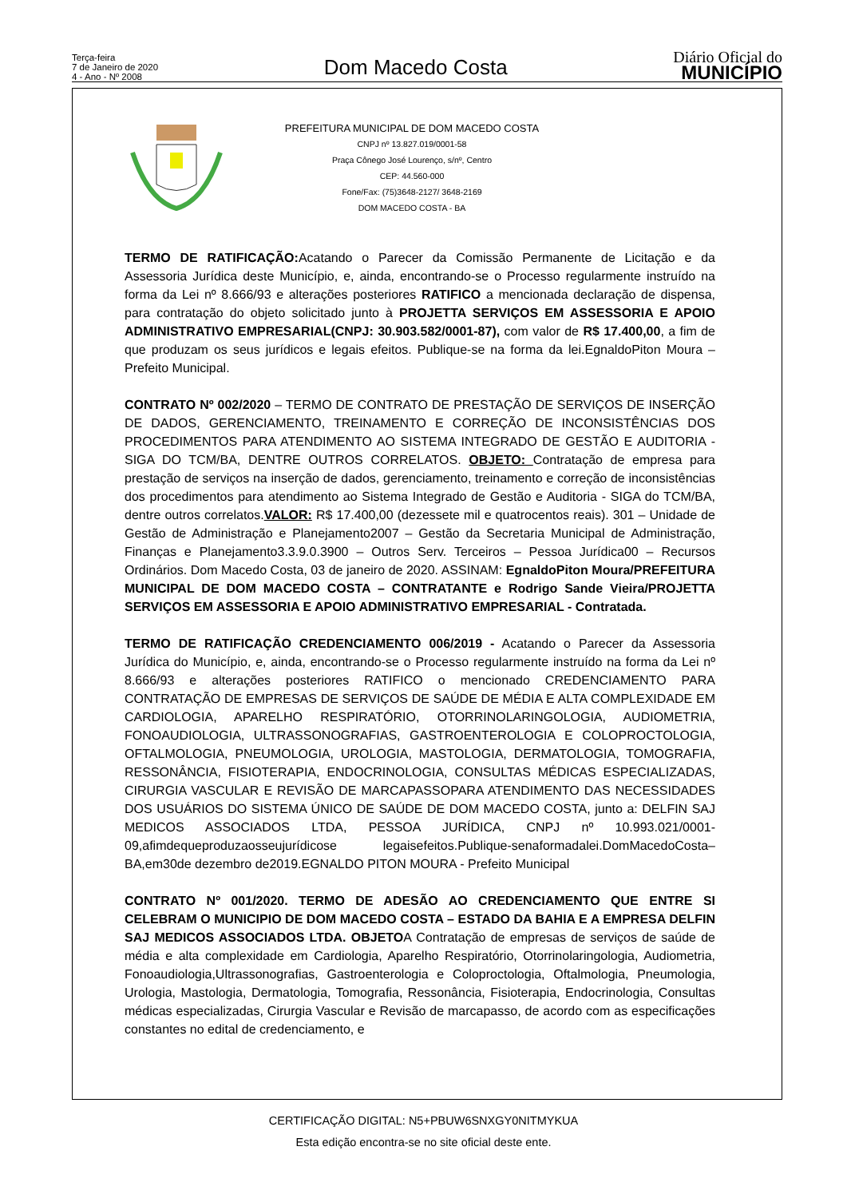Terça-feira
7 de Janeiro de 2020
4 - Ano - Nº 2008
Dom Macedo Costa
Diário Oficial do
MUNICÍPIO
PREFEITURA MUNICIPAL DE DOM MACEDO COSTA
CNPJ nº 13.827.019/0001-58
Praça Cônego José Lourenço, s/nº, Centro
CEP: 44.560-000
Fone/Fax: (75)3648-2127/ 3648-2169
DOM MACEDO COSTA - BA
TERMO DE RATIFICAÇÃO: Acatando o Parecer da Comissão Permanente de Licitação e da Assessoria Jurídica deste Município, e, ainda, encontrando-se o Processo regularmente instruído na forma da Lei nº 8.666/93 e alterações posteriores RATIFICO a mencionada declaração de dispensa, para contratação do objeto solicitado junto à PROJETTA SERVIÇOS EM ASSESSORIA E APOIO ADMINISTRATIVO EMPRESARIAL(CNPJ: 30.903.582/0001-87), com valor de R$ 17.400,00, a fim de que produzam os seus jurídicos e legais efeitos. Publique-se na forma da lei.EgnaldoPiton Moura – Prefeito Municipal.
CONTRATO Nº 002/2020 – TERMO DE CONTRATO DE PRESTAÇÃO DE SERVIÇOS DE INSERÇÃO DE DADOS, GERENCIAMENTO, TREINAMENTO E CORREÇÃO DE INCONSISTÊNCIAS DOS PROCEDIMENTOS PARA ATENDIMENTO AO SISTEMA INTEGRADO DE GESTÃO E AUDITORIA - SIGA DO TCM/BA, DENTRE OUTROS CORRELATOS. OBJETO: Contratação de empresa para prestação de serviços na inserção de dados, gerenciamento, treinamento e correção de inconsistências dos procedimentos para atendimento ao Sistema Integrado de Gestão e Auditoria - SIGA do TCM/BA, dentre outros correlatos.VALOR: R$ 17.400,00 (dezessete mil e quatrocentos reais). 301 – Unidade de Gestão de Administração e Planejamento2007 – Gestão da Secretaria Municipal de Administração, Finanças e Planejamento3.3.9.0.3900 – Outros Serv. Terceiros – Pessoa Jurídica00 – Recursos Ordinários. Dom Macedo Costa, 03 de janeiro de 2020. ASSINAM: EgnaldoPiton Moura/PREFEITURA MUNICIPAL DE DOM MACEDO COSTA – CONTRATANTE e Rodrigo Sande Vieira/PROJETTA SERVIÇOS EM ASSESSORIA E APOIO ADMINISTRATIVO EMPRESARIAL - Contratada.
TERMO DE RATIFICAÇÃO CREDENCIAMENTO 006/2019 - Acatando o Parecer da Assessoria Jurídica do Município, e, ainda, encontrando-se o Processo regularmente instruído na forma da Lei nº 8.666/93 e alterações posteriores RATIFICO o mencionado CREDENCIAMENTO PARA CONTRATAÇÃO DE EMPRESAS DE SERVIÇOS DE SAÚDE DE MÉDIA E ALTA COMPLEXIDADE EM CARDIOLOGIA, APARELHO RESPIRATÓRIO, OTORRINOLARINGOLOGIA, AUDIOMETRIA, FONOAUDIOLOGIA, ULTRASSONOGRAFIAS, GASTROENTEROLOGIA E COLOPROCTOLOGIA, OFTALMOLOGIA, PNEUMOLOGIA, UROLOGIA, MASTOLOGIA, DERMATOLOGIA, TOMOGRAFIA, RESSONÂNCIA, FISIOTERAPIA, ENDOCRINOLOGIA, CONSULTAS MÉDICAS ESPECIALIZADAS, CIRURGIA VASCULAR E REVISÃO DE MARCAPASSOPARA ATENDIMENTO DAS NECESSIDADES DOS USUÁRIOS DO SISTEMA ÚNICO DE SAÚDE DE DOM MACEDO COSTA, junto a: DELFIN SAJ MEDICOS ASSOCIADOS LTDA, PESSOA JURÍDICA, CNPJ nº 10.993.021/0001-09,afimdequeproduzaosseujurídicose legaisefeitos.Publique-senaformadalei.DomMacedoCosta–BA,em30de dezembro de2019.EGNALDO PITON MOURA - Prefeito Municipal
CONTRATO Nº 001/2020. TERMO DE ADESÃO AO CREDENCIAMENTO QUE ENTRE SI CELEBRAM O MUNICIPIO DE DOM MACEDO COSTA – ESTADO DA BAHIA E A EMPRESA DELFIN SAJ MEDICOS ASSOCIADOS LTDA. OBJETOA Contratação de empresas de serviços de saúde de média e alta complexidade em Cardiologia, Aparelho Respiratório, Otorrinolaringologia, Audiometria, Fonoaudiologia,Ultrassonografias, Gastroenterologia e Coloproctologia, Oftalmologia, Pneumologia, Urologia, Mastologia, Dermatologia, Tomografia, Ressonância, Fisioterapia, Endocrinologia, Consultas médicas especializadas, Cirurgia Vascular e Revisão de marcapasso, de acordo com as especificações constantes no edital de credenciamento, e
CERTIFICAÇÃO DIGITAL: N5+PBUW6SNXGY0NITMYKUA
Esta edição encontra-se no site oficial deste ente.